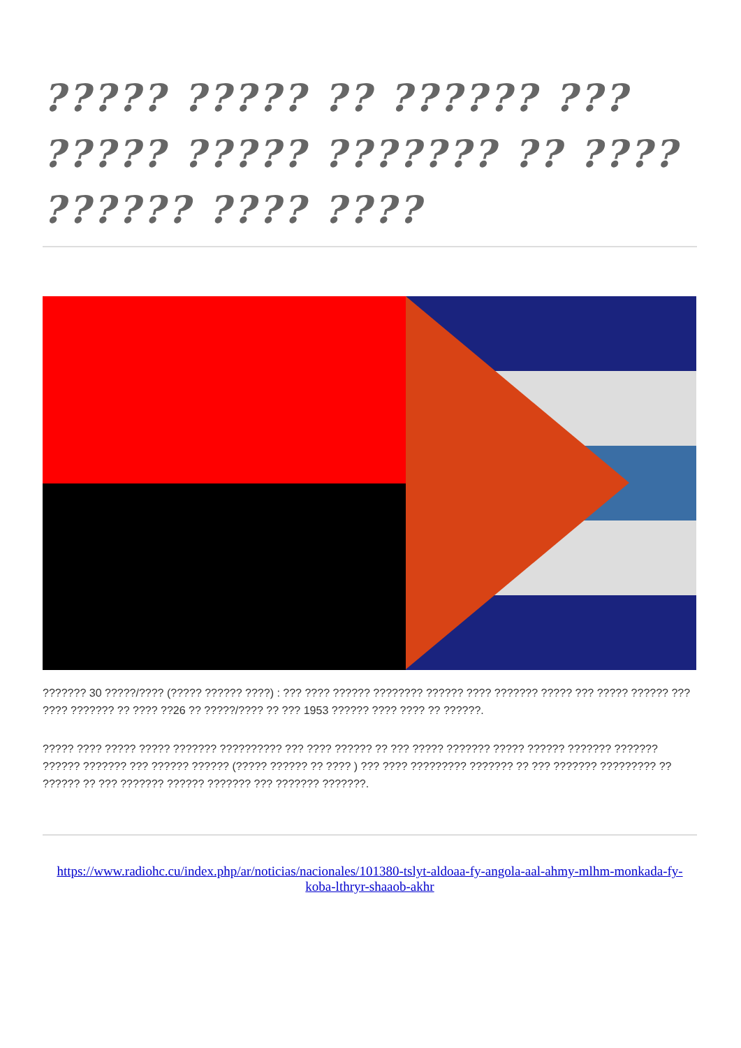????? ????? ?? ?????? ??? ????? ????? ??????? ?? ???? ?????? ???? ????
??????? 30 ?????/???? (????? ?????? ????) : ??? ???? ?????? ???????? ?????? ???? ??????? ????? ??? ????? ?????? ??? ???? ??????? ?? ???? ??26 ?? ?????/???? ?? ??? 1953 ?????? ???? ???? ?? ??????.
????? ???? ????? ????? ??????? ?????????? ??? ???? ?????? ?? ??? ????? ??????? ????? ?????? ??????? ??????? ?????? ??????? ??? ?????? ?????? (????? ?????? ?? ???? ) ??? ???? ????????? ??????? ?? ??? ??????? ????????? ?? ?????? ?? ??? ??????? ?????? ??????? ??? ??????? ???????.
https://www.radiohc.cu/index.php/ar/noticias/nacionales/101380-tslyt-aldoaa-fy-angola-aal-ahmy-mlhm-monkada-fy-koba-lthryr-shaaob-akhr